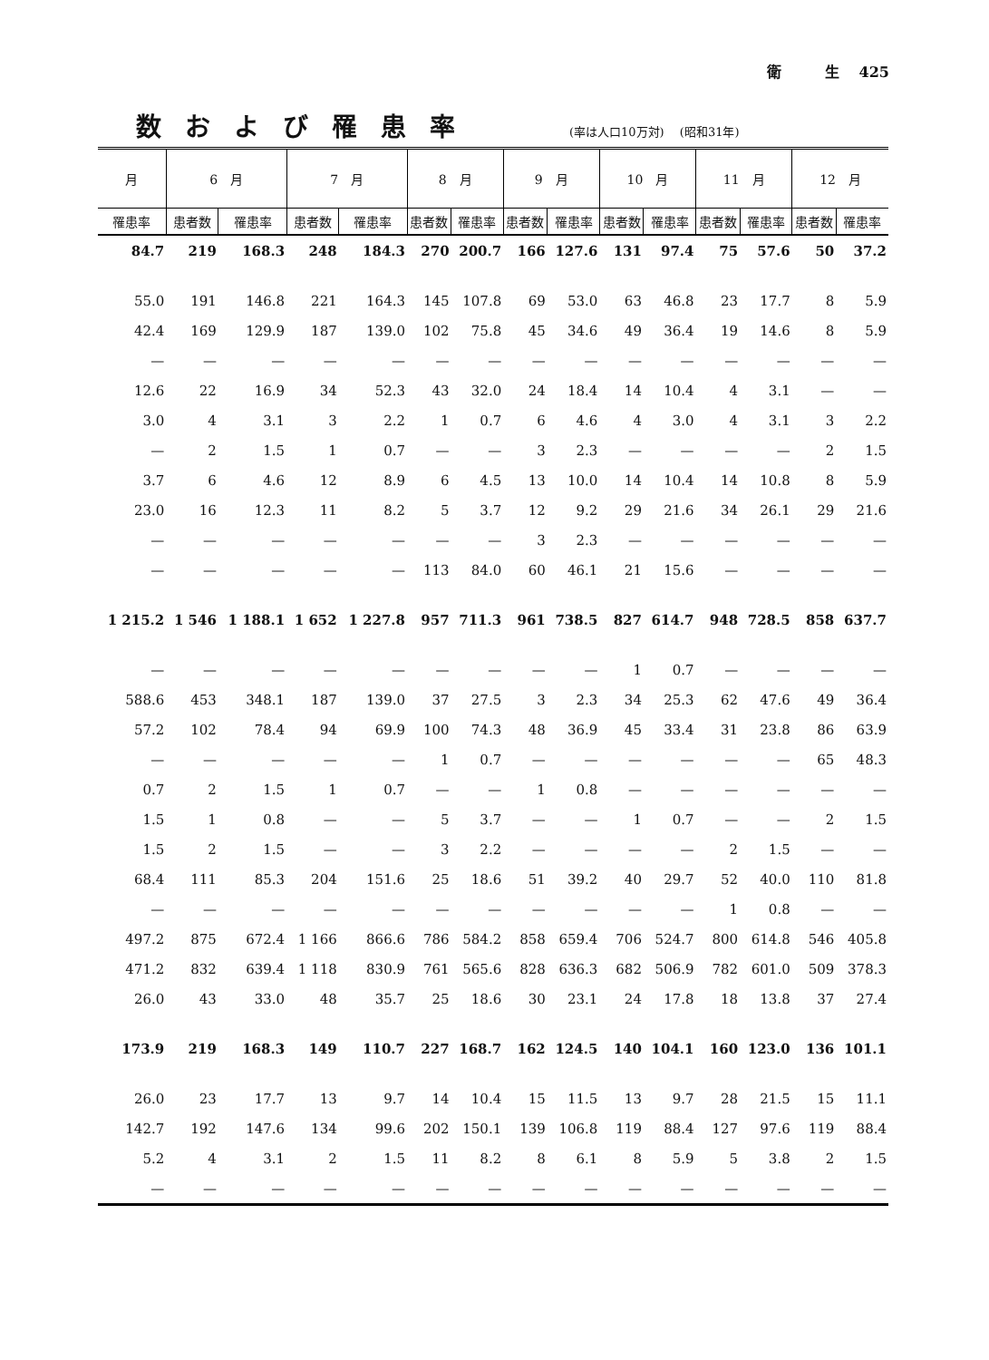衛　　　生　 425
数および罹患率
(率は人口10万対)　 (昭和31年)
| 月 | 6 月 | | 7 月 | | 8 月 | | 9 月 | | 10 月 | | 11 月 | | 12 月 | |
| --- | --- | --- | --- | --- | --- | --- | --- | --- | --- | --- | --- | --- | --- | --- |
| 罹患率 | 患者数 | 罹患率 | 患者数 | 罹患率 | 患者数 | 罹患率 | 患者数 | 罹患率 | 患者数 | 罹患率 | 患者数 | 罹患率 | 患者数 | 罹患率 |
| 84.7 | 219 | 168.3 | 248 | 184.3 | 270 | 200.7 | 166 | 127.6 | 131 | 97.4 | 75 | 57.6 | 50 | 37.2 |
| 55.0 | 191 | 146.8 | 221 | 164.3 | 145 | 107.8 | 69 | 53.0 | 63 | 46.8 | 23 | 17.7 | 8 | 5.9 |
| 42.4 | 169 | 129.9 | 187 | 139.0 | 102 | 75.8 | 45 | 34.6 | 49 | 36.4 | 19 | 14.6 | 8 | 5.9 |
| — | — | — | — | — | — | — | — | — | — | — | — | — | — | — |
| 12.6 | 22 | 16.9 | 34 | 52.3 | 43 | 32.0 | 24 | 18.4 | 14 | 10.4 | 4 | 3.1 | — | — |
| 3.0 | 4 | 3.1 | 3 | 2.2 | 1 | 0.7 | 6 | 4.6 | 4 | 3.0 | 4 | 3.1 | 3 | 2.2 |
| — | 2 | 1.5 | 1 | 0.7 | — | — | 3 | 2.3 | — | — | — | — | 2 | 1.5 |
| 3.7 | 6 | 4.6 | 12 | 8.9 | 6 | 4.5 | 13 | 10.0 | 14 | 10.4 | 14 | 10.8 | 8 | 5.9 |
| 23.0 | 16 | 12.3 | 11 | 8.2 | 5 | 3.7 | 12 | 9.2 | 29 | 21.6 | 34 | 26.1 | 29 | 21.6 |
| — | — | — | — | — | — | — | 3 | 2.3 | — | — | — | — | — | — |
| — | — | — | — | — | 113 | 84.0 | 60 | 46.1 | 21 | 15.6 | — | — | — | — |
| 1 215.2 | 1 546 | 1 188.1 | 1 652 | 1 227.8 | 957 | 711.3 | 961 | 738.5 | 827 | 614.7 | 948 | 728.5 | 858 | 637.7 |
| — | — | — | — | — | — | — | — | — | 1 | 0.7 | — | — | — | — |
| 588.6 | 453 | 348.1 | 187 | 139.0 | 37 | 27.5 | 3 | 2.3 | 34 | 25.3 | 62 | 47.6 | 49 | 36.4 |
| 57.2 | 102 | 78.4 | 94 | 69.9 | 100 | 74.3 | 48 | 36.9 | 45 | 33.4 | 31 | 23.8 | 86 | 63.9 |
| — | — | — | — | — | 1 | 0.7 | — | — | — | — | — | — | 65 | 48.3 |
| 0.7 | 2 | 1.5 | 1 | 0.7 | — | — | 1 | 0.8 | — | — | — | — | — | — |
| 1.5 | 1 | 0.8 | — | — | 5 | 3.7 | — | — | 1 | 0.7 | — | — | 2 | 1.5 |
| 1.5 | 2 | 1.5 | — | — | 3 | 2.2 | — | — | — | — | 2 | 1.5 | — | — |
| 68.4 | 111 | 85.3 | 204 | 151.6 | 25 | 18.6 | 51 | 39.2 | 40 | 29.7 | 52 | 40.0 | 110 | 81.8 |
| — | — | — | — | — | — | — | — | — | — | — | 1 | 0.8 | — | — |
| 497.2 | 875 | 672.4 | 1 166 | 866.6 | 786 | 584.2 | 858 | 659.4 | 706 | 524.7 | 800 | 614.8 | 546 | 405.8 |
| 471.2 | 832 | 639.4 | 1 118 | 830.9 | 761 | 565.6 | 828 | 636.3 | 682 | 506.9 | 782 | 601.0 | 509 | 378.3 |
| 26.0 | 43 | 33.0 | 48 | 35.7 | 25 | 18.6 | 30 | 23.1 | 24 | 17.8 | 18 | 13.8 | 37 | 27.4 |
| 173.9 | 219 | 168.3 | 149 | 110.7 | 227 | 168.7 | 162 | 124.5 | 140 | 104.1 | 160 | 123.0 | 136 | 101.1 |
| 26.0 | 23 | 17.7 | 13 | 9.7 | 14 | 10.4 | 15 | 11.5 | 13 | 9.7 | 28 | 21.5 | 15 | 11.1 |
| 142.7 | 192 | 147.6 | 134 | 99.6 | 202 | 150.1 | 139 | 106.8 | 119 | 88.4 | 127 | 97.6 | 119 | 88.4 |
| 5.2 | 4 | 3.1 | 2 | 1.5 | 11 | 8.2 | 8 | 6.1 | 8 | 5.9 | 5 | 3.8 | 2 | 1.5 |
| — | — | — | — | — | — | — | — | — | — | — | — | — | — | — |